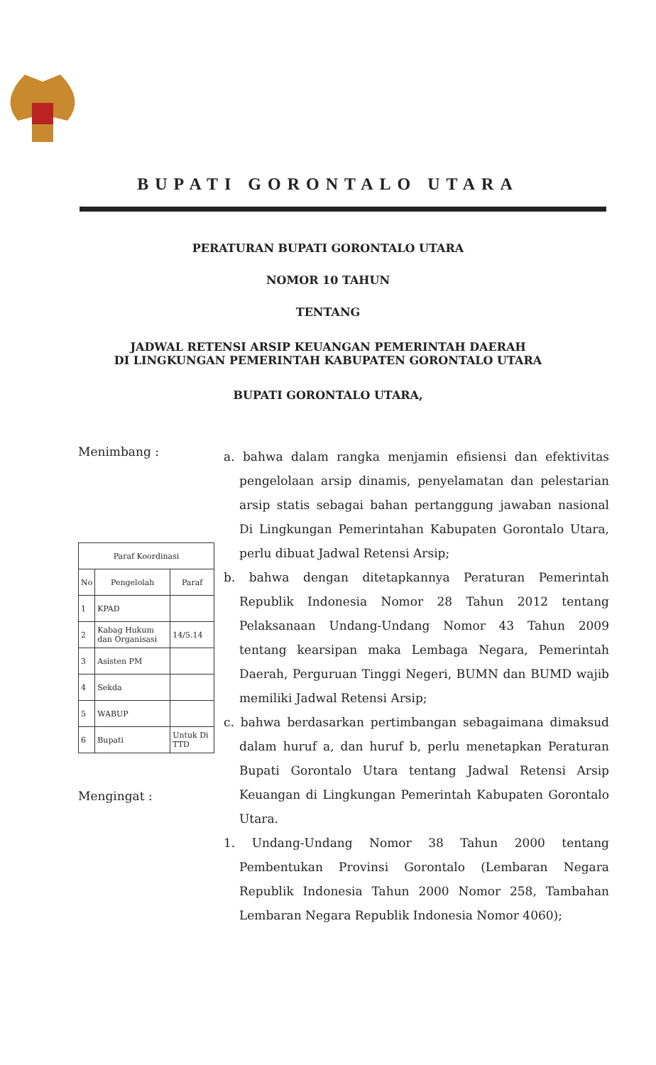BUPATI GORONTALO UTARA
PERATURAN BUPATI GORONTALO UTARA
NOMOR 10 TAHUN
TENTANG
JADWAL RETENSI ARSIP KEUANGAN PEMERINTAH DAERAH
DI LINGKUNGAN PEMERINTAH KABUPATEN GORONTALO UTARA
BUPATI GORONTALO UTARA,
Menimbang :
| Paraf Koordinasi | | |
| --- | --- | --- |
| No | Pengelolah | Paraf |
| 1 | KPAD | |
| 2 | Kabag Hukum dan Organisasi | 14/5.14 |
| 3 | Asisten PM | |
| 4 | Sekda | |
| 5 | WABUP | |
| 6 | Bupati | Untuk Di TTD |
Mengingat :
a. bahwa dalam rangka menjamin efisiensi dan efektivitas pengelolaan arsip dinamis, penyelamatan dan pelestarian arsip statis sebagai bahan pertanggung jawaban nasional Di Lingkungan Pemerintahan Kabupaten Gorontalo Utara, perlu dibuat Jadwal Retensi Arsip;
b. bahwa dengan ditetapkannya Peraturan Pemerintah Republik Indonesia Nomor 28 Tahun 2012 tentang Pelaksanaan Undang-Undang Nomor 43 Tahun 2009 tentang kearsipan maka Lembaga Negara, Pemerintah Daerah, Perguruan Tinggi Negeri, BUMN dan BUMD wajib memiliki Jadwal Retensi Arsip;
c. bahwa berdasarkan pertimbangan sebagaimana dimaksud dalam huruf a, dan huruf b, perlu menetapkan Peraturan Bupati Gorontalo Utara tentang Jadwal Retensi Arsip Keuangan di Lingkungan Pemerintah Kabupaten Gorontalo Utara.
1. Undang-Undang Nomor 38 Tahun 2000 tentang Pembentukan Provinsi Gorontalo (Lembaran Negara Republik Indonesia Tahun 2000 Nomor 258, Tambahan Lembaran Negara Republik Indonesia Nomor 4060);